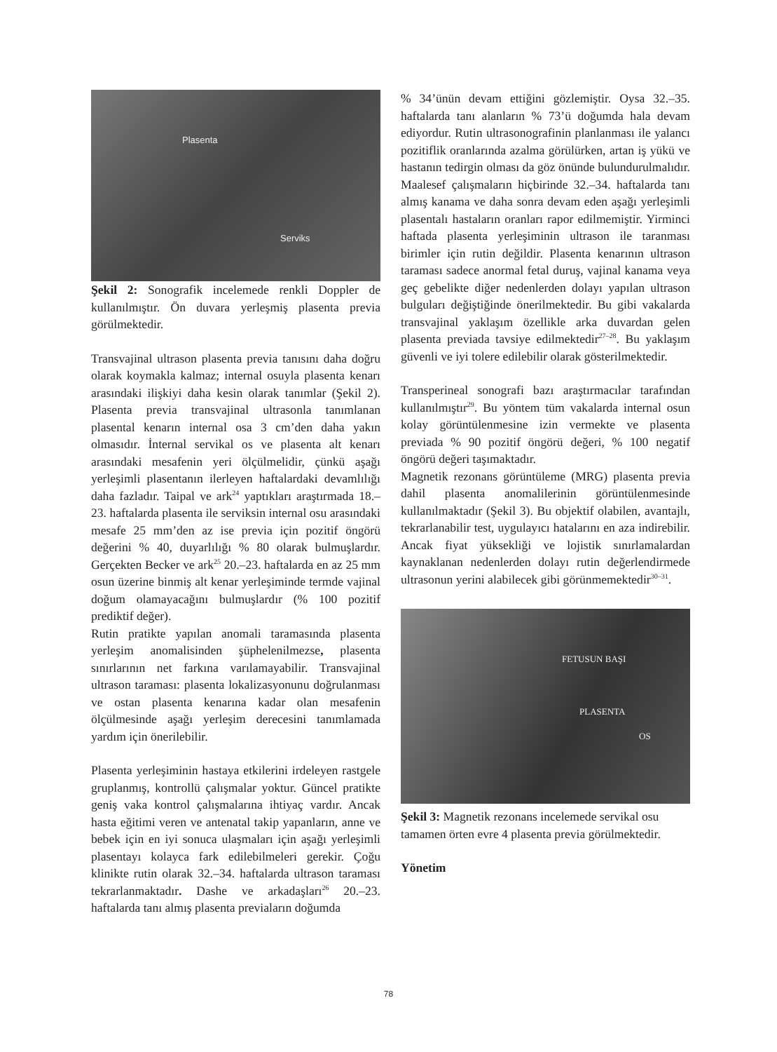Plasenta
Serviks
Şekil 2: Sonografik incelemede renkli Doppler de kullanılmıştır. Ön duvara yerleşmiş plasenta previa görülmektedir.
Transvajinal ultrason plasenta previa tanısını daha doğru olarak koymakla kalmaz; internal osuyla plasenta kenarı arasındaki ilişkiyi daha kesin olarak tanımlar (Şekil 2). Plasenta previa transvajinal ultrasonla tanımlanan plasental kenarın internal osa 3 cm’den daha yakın olmasıdır. İnternal servikal os ve plasenta alt kenarı arasındaki mesafenin yeri ölçülmelidir, çünkü aşağı yerleşimli plasentanın ilerleyen haftalardaki devamlılığı daha fazladır. Taipal ve ark<sup>24</sup> yaptıkları araştırmada 18.–23. haftalarda plasenta ile serviksin internal osu arasındaki mesafe 25 mm’den az ise previa için pozitif öngörü değerini % 40, duyarlılığı % 80 olarak bulmuşlardır. Gerçekten Becker ve ark<sup>25</sup> 20.–23. haftalarda en az 25 mm osun üzerine binmiş alt kenar yerleşiminde termde vajinal doğum olamayacağını bulmuşlardır (% 100 pozitif prediktif değer).
Rutin pratikte yapılan anomali taramasında plasenta yerleşim anomalisinden şüphelenilmezse, plasenta sınırlarının net farkına varılamayabilir. Transvajinal ultrason taraması: plasenta lokalizasyonunu doğrulanması ve ostan plasenta kenarına kadar olan mesafenin ölçülmesinde aşağı yerleşim derecesini tanımlamada yardım için önerilebilir.
Plasenta yerleşiminin hastaya etkilerini irdeleyen rastgele gruplanmış, kontrollü çalışmalar yoktur. Güncel pratikte geniş vaka kontrol çalışmalarına ihtiyaç vardır. Ancak hasta eğitimi veren ve antenatal takip yapanların, anne ve bebek için en iyi sonuca ulaşmaları için aşağı yerleşimli plasentayı kolayca fark edilebilmeleri gerekir. Çoğu klinikte rutin olarak 32.–34. haftalarda ultrason taraması tekrarlanmaktadır. Dashe ve arkadaşları<sup>26</sup> 20.–23. haftalarda tanı almış plasenta previaların doğumda
% 34’ünün devam ettiğini gözlemiştir. Oysa 32.–35. haftalarda tanı alanların % 73’ü doğumda hala devam ediyordur. Rutin ultrasonografinin planlanması ile yalancı pozitiflik oranlarında azalma görülürken, artan iş yükü ve hastanın tedirgin olması da göz önünde bulundurulmalıdır. Maalesef çalışmaların hiçbirinde 32.–34. haftalarda tanı almış kanama ve daha sonra devam eden aşağı yerleşimli plasentalı hastaların oranları rapor edilmemiştir. Yirminci haftada plasenta yerleşiminin ultrason ile taranması birimler için rutin değildir. Plasenta kenarının ultrason taraması sadece anormal fetal duruş, vajinal kanama veya geç gebelikte diğer nedenlerden dolayı yapılan ultrason bulguları değiştiğinde önerilmektedir. Bu gibi vakalarda transvajinal yaklaşım özellikle arka duvardan gelen plasenta previada tavsiye edilmektedir<sup>27–28</sup>. Bu yaklaşım güvenli ve iyi tolere edilebilir olarak gösterilmektedir.
Transperineal sonografi bazı araştırmacılar tarafından kullanılmıştır<sup>29</sup>. Bu yöntem tüm vakalarda internal osun kolay görüntülenmesine izin vermekte ve plasenta previada % 90 pozitif öngörü değeri, % 100 negatif öngörü değeri taşımaktadır.
Magnetik rezonans görüntüleme (MRG) plasenta previa dahil plasenta anomalilerinin görüntülenmesinde kullanılmaktadır (Şekil 3). Bu objektif olabilen, avantajlı, tekrarlanabilir test, uygulayıcı hatalarını en aza indirebilir. Ancak fiyat yüksekliği ve lojistik sınırlamalardan kaynaklanan nedenlerden dolayı rutin değerlendirmede ultrasonun yerini alabilecek gibi görünmemektedir<sup>30–31</sup>.
FETUSUN BAŞI
PLASENTA
OS
Şekil 3: Magnetik rezonans incelemede servikal osu tamamen örten evre 4 plasenta previa görülmektedir.
Yönetim
78